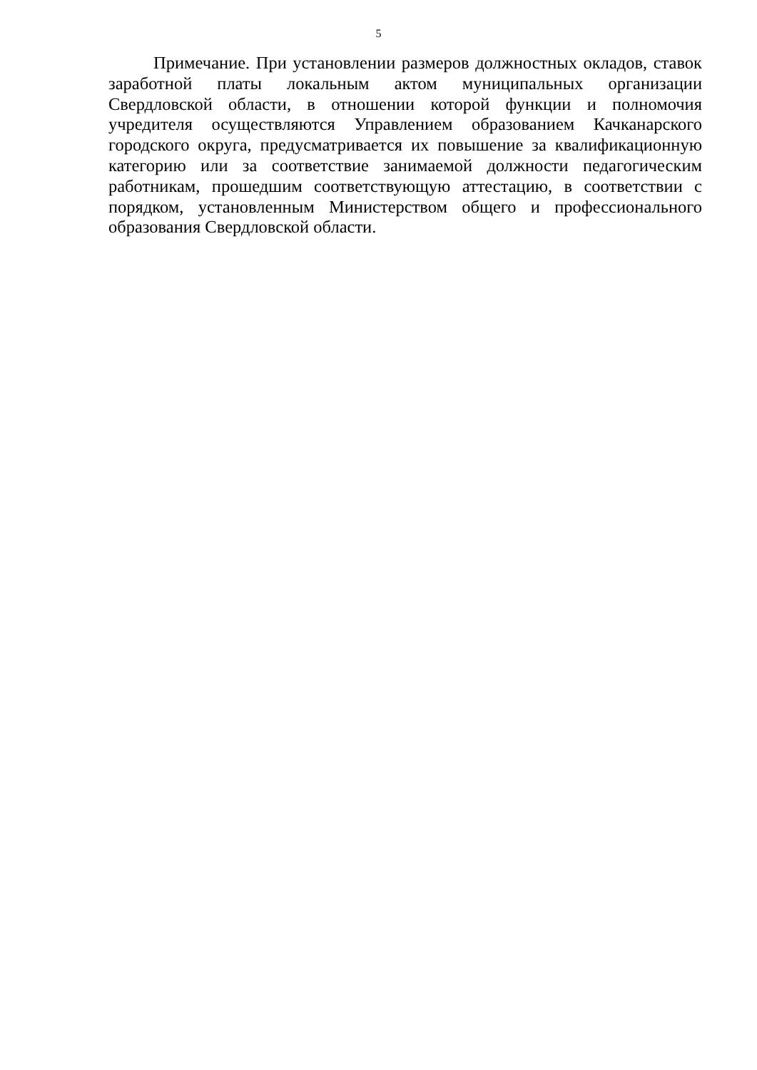5
Примечание. При установлении размеров должностных окладов, ставок заработной платы локальным актом муниципальных организации Свердловской области, в отношении которой функции и полномочия учредителя осуществляются Управлением образованием Качканарского городского округа, предусматривается их повышение за квалификационную категорию или за соответствие занимаемой должности педагогическим работникам, прошедшим соответствующую аттестацию, в соответствии с порядком, установленным Министерством общего и профессионального образования Свердловской области.